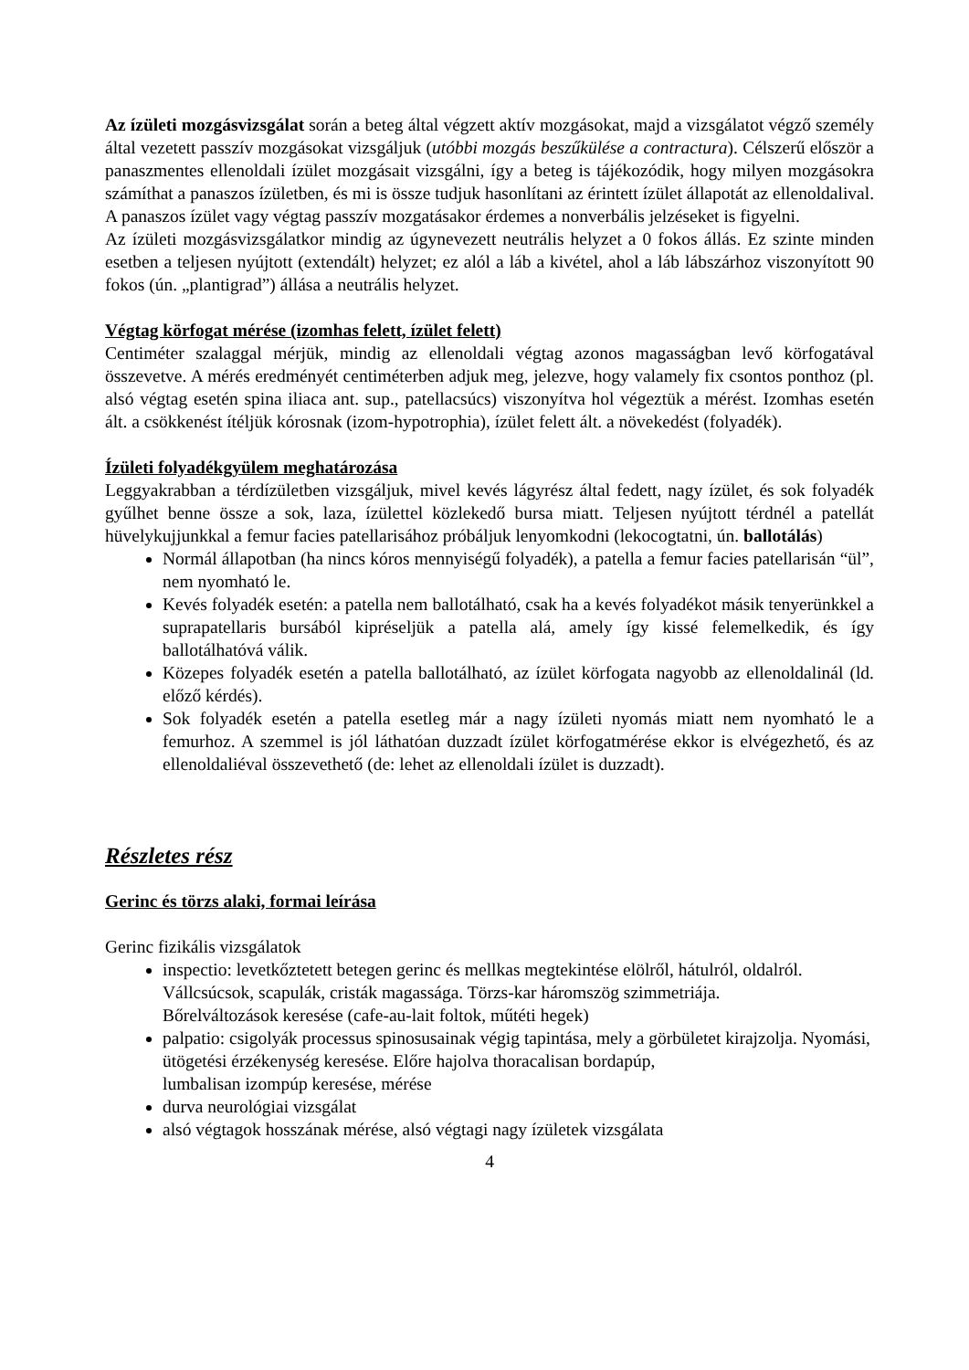Az ízületi mozgásvizsgálat során a beteg által végzett aktív mozgásokat, majd a vizsgálatot végző személy által vezetett passzív mozgásokat vizsgáljuk (utóbbi mozgás beszűkülése a contractura). Célszerű először a panaszmentes ellenoldali ízület mozgásait vizsgálni, így a beteg is tájékozódik, hogy milyen mozgásokra számíthat a panaszos ízületben, és mi is össze tudjuk hasonlítani az érintett ízület állapotát az ellenoldalival. A panaszos ízület vagy végtag passzív mozgatásakor érdemes a nonverbális jelzéseket is figyelni.
Az ízületi mozgásvizsgálatkor mindig az úgynevezett neutrális helyzet a 0 fokos állás. Ez szinte minden esetben a teljesen nyújtott (extendált) helyzet; ez alól a láb a kivétel, ahol a láb lábszárhoz viszonyított 90 fokos (ún. „plantigrad”) állása a neutrális helyzet.
Végtag körfogat mérése (izomhas felett, ízület felett)
Centiméter szalaggal mérjük, mindig az ellenoldali végtag azonos magasságban levő körfogatával összevetve. A mérés eredményét centiméterben adjuk meg, jelezve, hogy valamely fix csontos ponthoz (pl. alsó végtag esetén spina iliaca ant. sup., patellacsúcs) viszonyítva hol végeztük a mérést. Izomhas esetén ált. a csökkenést ítéljük kórosnak (izom-hypotrophia), ízület felett ált. a növekedést (folyadék).
Ízületi folyadékgyülem meghatározása
Leggyakrabban a térdízületben vizsgáljuk, mivel kevés lágyrész által fedett, nagy ízület, és sok folyadék gyűlhet benne össze a sok, laza, ízülettel közlekedő bursa miatt. Teljesen nyújtott térdnél a patellát hüvelykujjunkkal a femur facies patellarisához próbáljuk lenyomkodni (lekocogtatni, ún. ballotálás)
Normál állapotban (ha nincs kóros mennyiségű folyadék), a patella a femur facies patellarisán “ül”, nem nyomható le.
Kevés folyadék esetén: a patella nem ballotálható, csak ha a kevés folyadékot másik tenyerünkkel a suprapatellaris bursából kipréseljük a patella alá, amely így kissé felemelkedik, és így ballotálhatóvá válik.
Közepes folyadék esetén a patella ballotálható, az ízület körfogata nagyobb az ellenoldalinál (ld. előző kérdés).
Sok folyadék esetén a patella esetleg már a nagy ízületi nyomás miatt nem nyomható le a femurhoz. A szemmel is jól láthatóan duzzadt ízület körfogatmérése ekkor is elvégezhető, és az ellenoldaliéval összevethető (de: lehet az ellenoldali ízület is duzzadt).
Részletes rész
Gerinc és törzs alaki, formai leírása
Gerinc fizikális vizsgálatok
inspectio: levetkőztetett betegen gerinc és mellkas megtekintése elölről, hátulról, oldalról. Vállcsúcsok, scapulák, cristák magassága. Törzs-kar háromszög szimmetriája.
Bőrelváltozások keresése (cafe-au-lait foltok, műtéti hegek)
palpatio: csigolyák processus spinosusainak végig tapintása, mely a görbületet kirajzolja. Nyomási, ütögetési érzékenység keresése. Előre hajolva thoracalisan bordapúp,
lumbalisan izompúp keresése, mérése
durva neurológiai vizsgálat
alsó végtagok hosszának mérése, alsó végtagi nagy ízületek vizsgálata
4